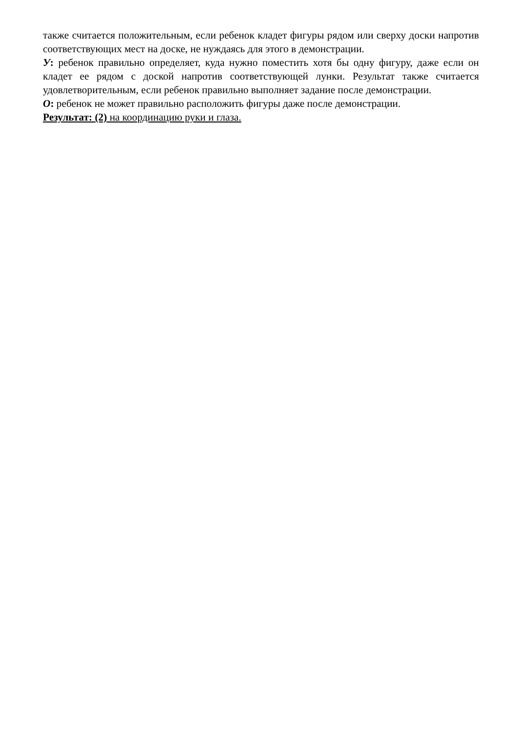также считается положительным, если ребенок кладет фигуры рядом или сверху доски напротив соответствующих мест на доске, не нуждаясь для этого в демонстрации.
У: ребенок правильно определяет, куда нужно поместить хотя бы одну фигуру, даже если он кладет ее рядом с доской напротив соответствующей лунки. Результат также считается удовлетворительным, если ребенок правильно выполняет задание после демонстрации.
О: ребенок не может правильно расположить фигуры даже после демонстрации.
Результат: (2) на координацию руки и глаза.